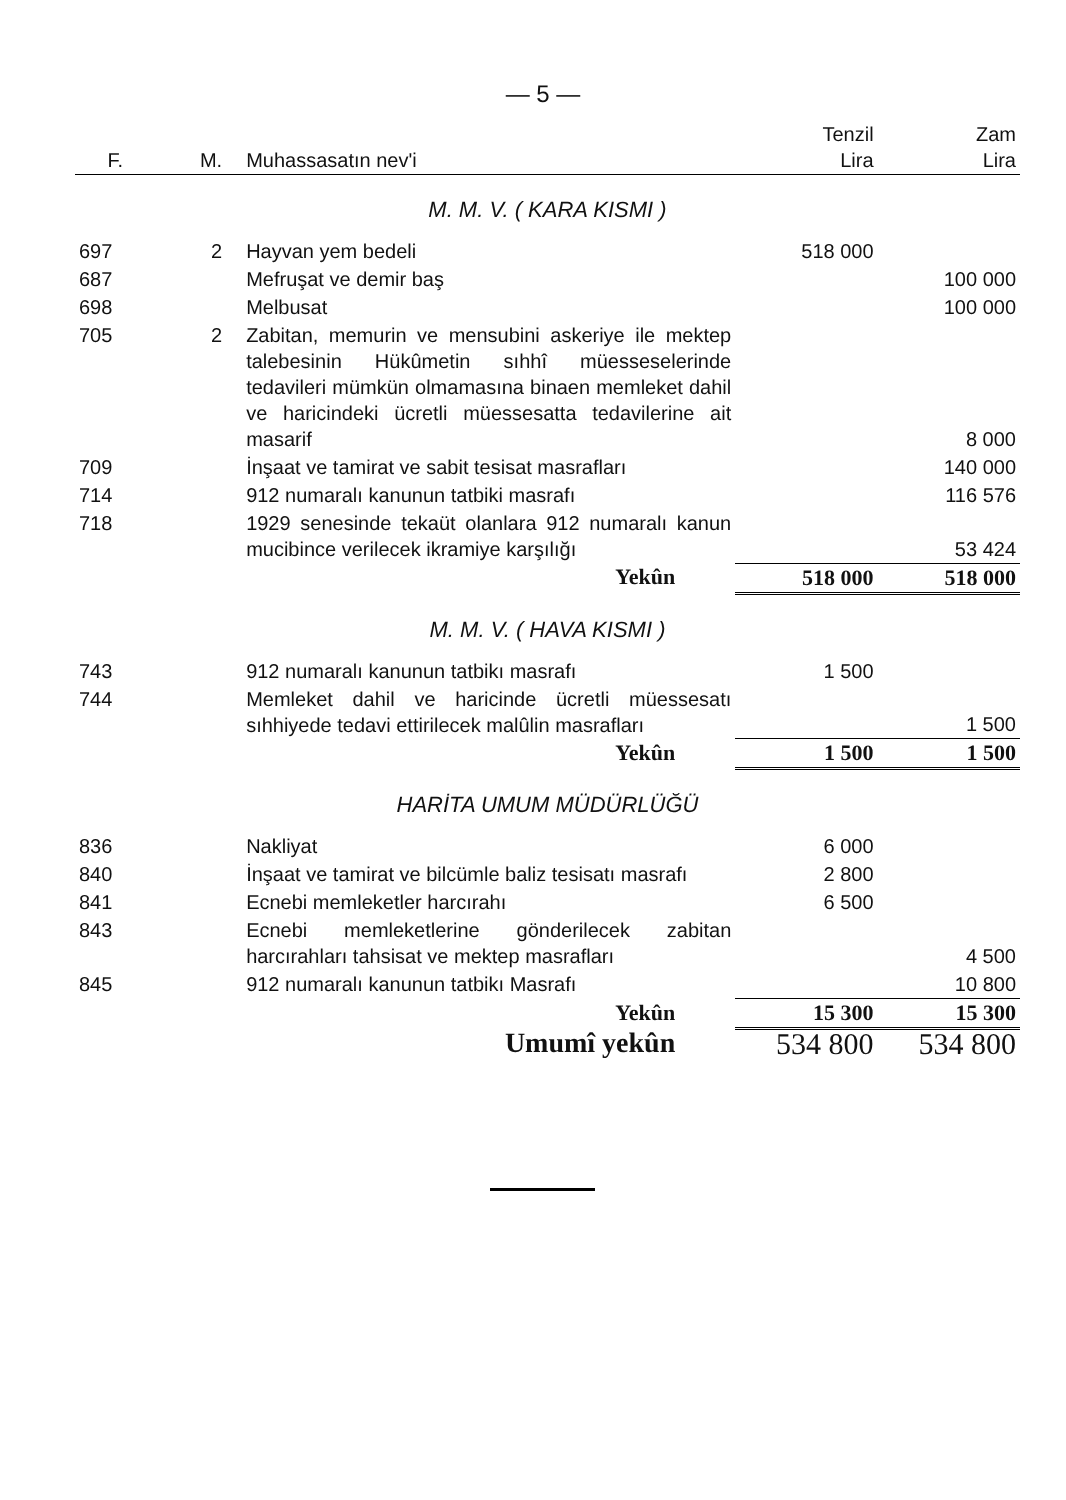— 5 —
| F. | M. | Muhassasatın nev'i | Tenzil Lira | Zam Lira |
| --- | --- | --- | --- | --- |
| M. M. V. ( KARA KISMI ) | | | | |
| 697 | 2 | Hayvan yem bedeli | 518 000 | |
| 687 | | Mefruşat ve demir baş | | 100 000 |
| 698 | | Melbusat | | 100 000 |
| 705 | 2 | Zabitan, memurin ve mensubini askeriye ile mektep talebesinin Hükûmetin sıhhî müesseselerinde tedavileri mümkün olmamasına binaen memleket dahil ve haricindeki ücretli müessesatta tedavilerine ait masarif | | 8 000 |
| 709 | | İnşaat ve tamirat ve sabit tesisat masrafları | | 140 000 |
| 714 | | 912 numaralı kanunun tatbiki masrafı | | 116 576 |
| 718 | | 1929 senesinde tekaüt olanlara 912 numaralı kanun mucibince verilecek ikramiye karşılığı | | 53 424 |
| | | Yekûn | 518 000 | 518 000 |
| M. M. V. ( HAVA KISMI ) | | | | |
| 743 | | 912 numaralı kanunun tatbikı masrafı | 1 500 | |
| 744 | | Memleket dahil ve haricinde ücretli müessesatı sıhhiyede tedavi ettirilecek malûlin masrafları | | 1 500 |
| | | Yekûn | 1 500 | 1 500 |
| HARİTA UMUM MÜDÜRLÜĞÜ | | | | |
| 836 | | Nakliyat | 6 000 | |
| 840 | | İnşaat ve tamirat ve bilcümle baliz tesisatı masrafı | 2 800 | |
| 841 | | Ecnebi memleketler harcırahı | 6 500 | |
| 843 | | Ecnebi memleketlerine gönderilecek zabitan harcırahları tahsisat ve mektep masrafları | | 4 500 |
| 845 | | 912 numaralı kanunun tatbikı Masrafı | | 10 800 |
| | | Yekûn | 15 300 | 15 300 |
| | | Umumî yekûn | 534 800 | 534 800 |